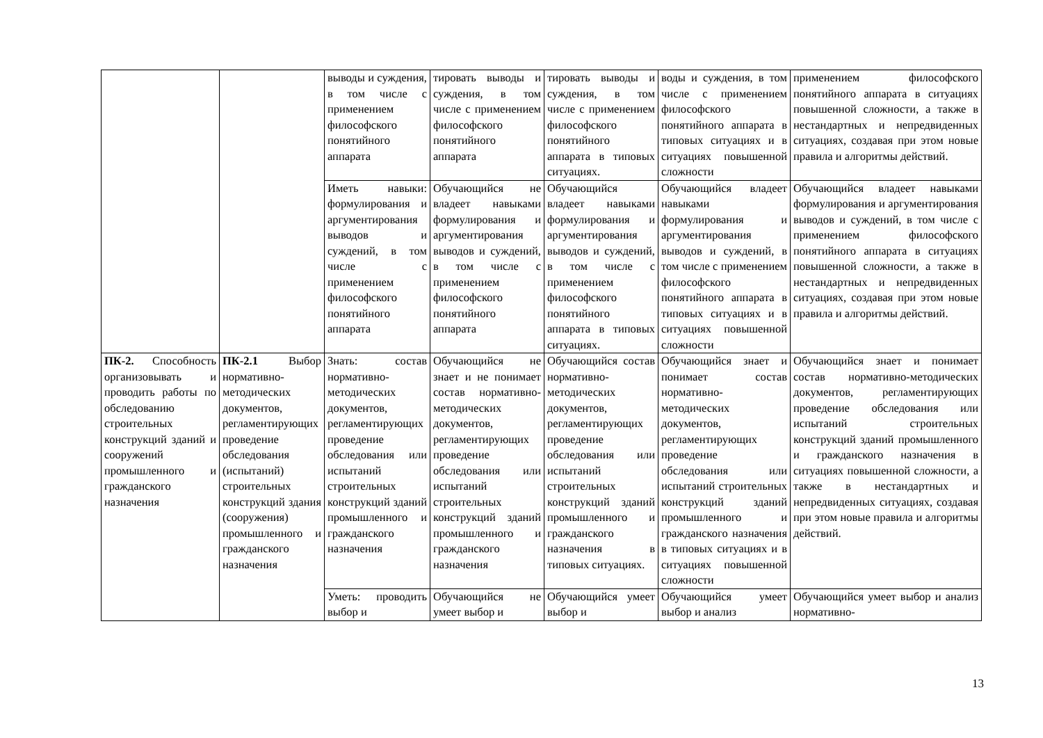| | | выводы и суждения, в том числе с применением философского понятийного аппарата | тировать выводы и суждения, в том числе с применением философского понятийного аппарата | тировать выводы и суждения, в том числе с применением философского понятийного аппарата в типовых ситуациях. | воды и суждения, в том числе с применением философского понятийного аппарата в типовых ситуациях и в ситуациях повышенной сложности | применением философского понятийного аппарата в ситуациях повышенной сложности, а также в нестандартных и непредвиденных ситуациях, создавая при этом новые правила и алгоритмы действий. |
| | | Иметь навыки: формулирования и аргументирования выводов и суждений, в том числе с применением философского понятийного аппарата | Обучающийся не владеет навыками формулирования и аргументирования выводов и суждений, в том числе с применением философского понятийного аппарата | Обучающийся владеет навыками формулирования и аргументирования выводов и суждений, в том числе с применением философского понятийного аппарата в типовых ситуациях. | Обучающийся владеет навыками формулирования и аргументирования выводов и суждений, в том числе с применением философского понятийного аппарата в типовых ситуациях и в ситуациях повышенной сложности | Обучающийся владеет навыками формулирования и аргументирования выводов и суждений, в том числе с применением философского понятийного аппарата в ситуациях повышенной сложности, а также в нестандартных и непредвиденных ситуациях, создавая при этом новые правила и алгоритмы действий. |
| ПК-2. Способность организовывать и проводить работы по обследованию строительных конструкций зданий и сооружений промышленного и гражданского назначения | ПК-2.1 Выбор нормативно-методических документов, регламентирующих проведение обследования (испытаний) строительных конструкций здания (сооружения) промышленного и гражданского назначения | Знать: состав нормативно-методических документов, регламентирующих проведение обследования или испытаний строительных конструкций зданий промышленного и гражданского назначения | Обучающийся не знает и не понимает состав нормативно-методических документов, регламентирующих проведение обследования или испытаний строительных конструкций зданий промышленного и гражданского назначения | Обучающийся состав нормативно-методических документов, регламентирующих проведение обследования или испытаний строительных конструкций зданий промышленного и гражданского назначения в типовых ситуациях. | Обучающийся знает и понимает состав нормативно-методических документов, регламентирующих проведение обследования или испытаний строительных конструкций зданий промышленного и гражданского назначения в типовых ситуациях и в ситуациях повышенной сложности | Обучающийся знает и понимает состав нормативно-методических документов, регламентирующих проведение обследования или испытаний строительных конструкций зданий промышленного и гражданского назначения в ситуациях повышенной сложности, а также в нестандартных и непредвиденных ситуациях, создавая при этом новые правила и алгоритмы действий. |
| | | Уметь: проводить выбор и | Обучающийся не умеет выбор и | Обучающийся умеет выбор и | Обучающийся умеет выбор и анализ | Обучающийся умеет выбор и анализ нормативно- |
13